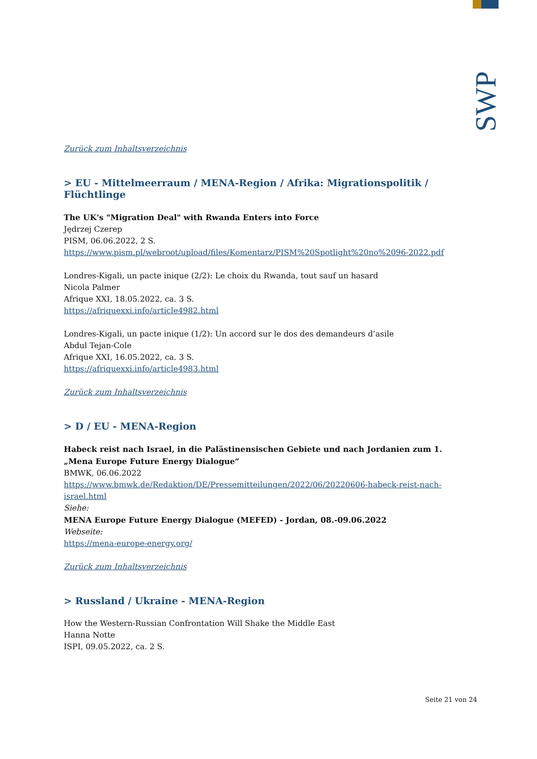SWP
Zurück zum Inhaltsverzeichnis
> EU - Mittelmeerraum / MENA-Region / Afrika: Migrationspolitik / Flüchtlinge
The UK's "Migration Deal" with Rwanda Enters into Force
Jędrzej Czerep
PISM, 06.06.2022, 2 S.
https://www.pism.pl/webroot/upload/files/Komentarz/PISM%20Spotlight%20no%2096-2022.pdf
Londres-Kigali, un pacte inique (2/2): Le choix du Rwanda, tout sauf un hasard
Nicola Palmer
Afrique XXI, 18.05.2022, ca. 3 S.
https://afriquexxi.info/article4982.html
Londres-Kigali, un pacte inique (1/2): Un accord sur le dos des demandeurs d’asile
Abdul Tejan-Cole
Afrique XXI, 16.05.2022, ca. 3 S.
https://afriquexxi.info/article4983.html
Zurück zum Inhaltsverzeichnis
> D / EU - MENA-Region
Habeck reist nach Israel, in die Palästinensischen Gebiete und nach Jordanien zum 1. „Mena Europe Future Energy Dialogue“
BMWK, 06.06.2022
https://www.bmwk.de/Redaktion/DE/Pressemitteilungen/2022/06/20220606-habeck-reist-nach-israel.html
Siehe:
MENA Europe Future Energy Dialogue (MEFED) - Jordan, 08.-09.06.2022
Webseite:
https://mena-europe-energy.org/
Zurück zum Inhaltsverzeichnis
> Russland / Ukraine - MENA-Region
How the Western-Russian Confrontation Will Shake the Middle East
Hanna Notte
ISPI, 09.05.2022, ca. 2 S.
Seite 21 von 24